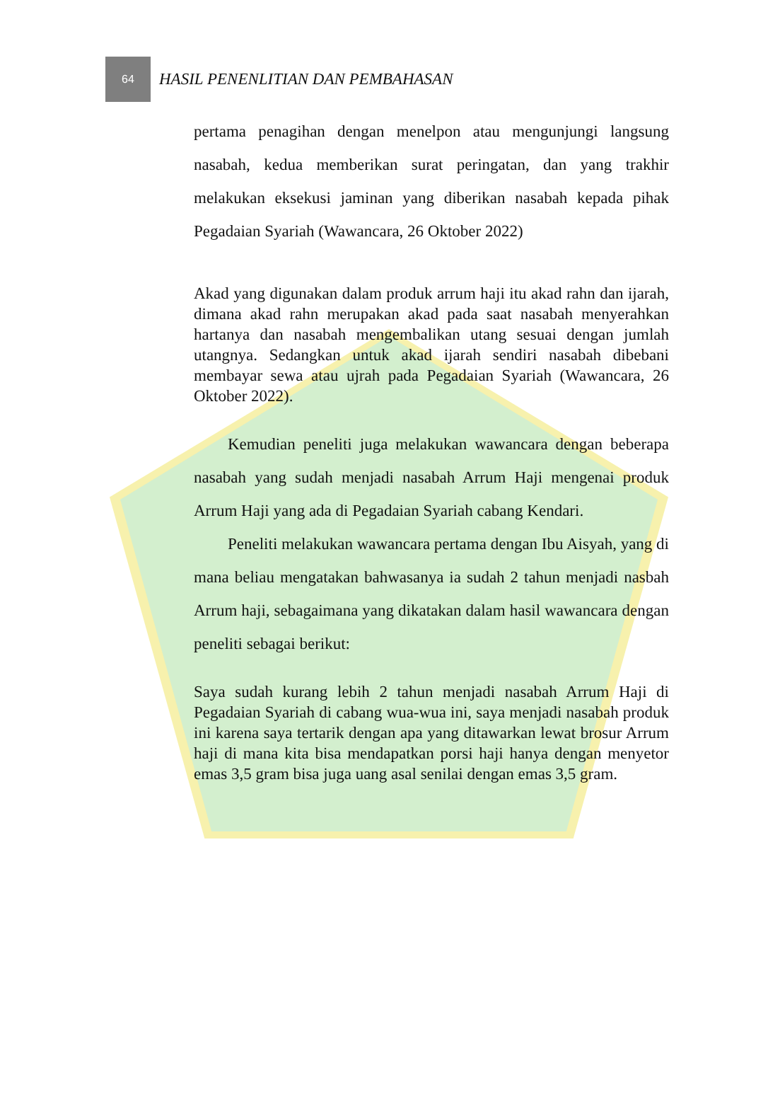64
HASIL PENENLITIAN DAN PEMBAHASAN
pertama penagihan dengan menelpon atau mengunjungi langsung nasabah, kedua memberikan surat peringatan, dan yang trakhir melakukan eksekusi jaminan yang diberikan nasabah kepada pihak Pegadaian Syariah (Wawancara, 26 Oktober 2022)
Akad yang digunakan dalam produk arrum haji itu akad rahn dan ijarah, dimana akad rahn merupakan akad pada saat nasabah menyerahkan hartanya dan nasabah mengembalikan utang sesuai dengan jumlah utangnya. Sedangkan untuk akad ijarah sendiri nasabah dibebani membayar sewa atau ujrah pada Pegadaian Syariah (Wawancara, 26 Oktober 2022).
Kemudian peneliti juga melakukan wawancara dengan beberapa nasabah yang sudah menjadi nasabah Arrum Haji mengenai produk Arrum Haji yang ada di Pegadaian Syariah cabang Kendari.
Peneliti melakukan wawancara pertama dengan Ibu Aisyah, yang di mana beliau mengatakan bahwasanya ia sudah 2 tahun menjadi nasbah Arrum haji, sebagaimana yang dikatakan dalam hasil wawancara dengan peneliti sebagai berikut:
Saya sudah kurang lebih 2 tahun menjadi nasabah Arrum Haji di Pegadaian Syariah di cabang wua-wua ini, saya menjadi nasabah produk ini karena saya tertarik dengan apa yang ditawarkan lewat brosur Arrum haji di mana kita bisa mendapatkan porsi haji hanya dengan menyetor emas 3,5 gram bisa juga uang asal senilai dengan emas 3,5 gram.